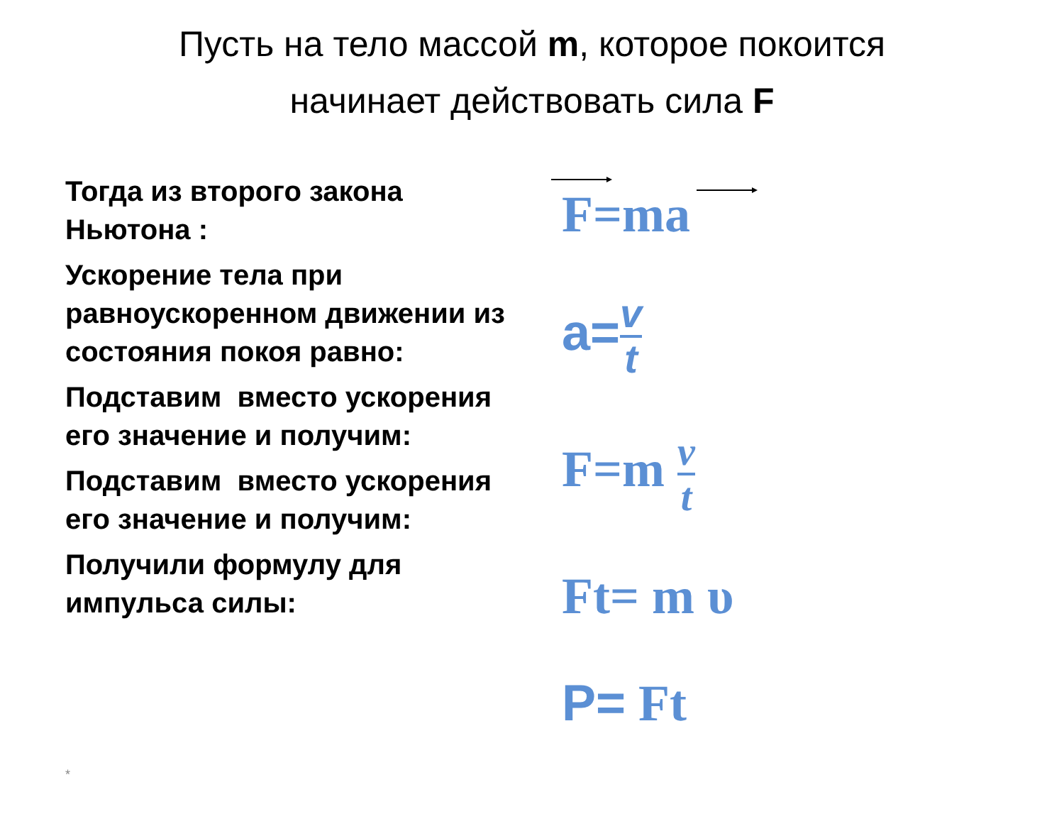Пусть на тело массой m, которое покоится
начинает действовать сила F
Тогда из второго закона Ньютона :
Ускорение тела при равноускоренном движении из состояния покоя равно:
Подставим вместо ускорения его значение и получим:
Подставим вместо ускорения его значение и получим:
Получили формулу для импульса силы:
F=ma
a=
v t
F=m
v t
Ft= m υ
P= Ft
*